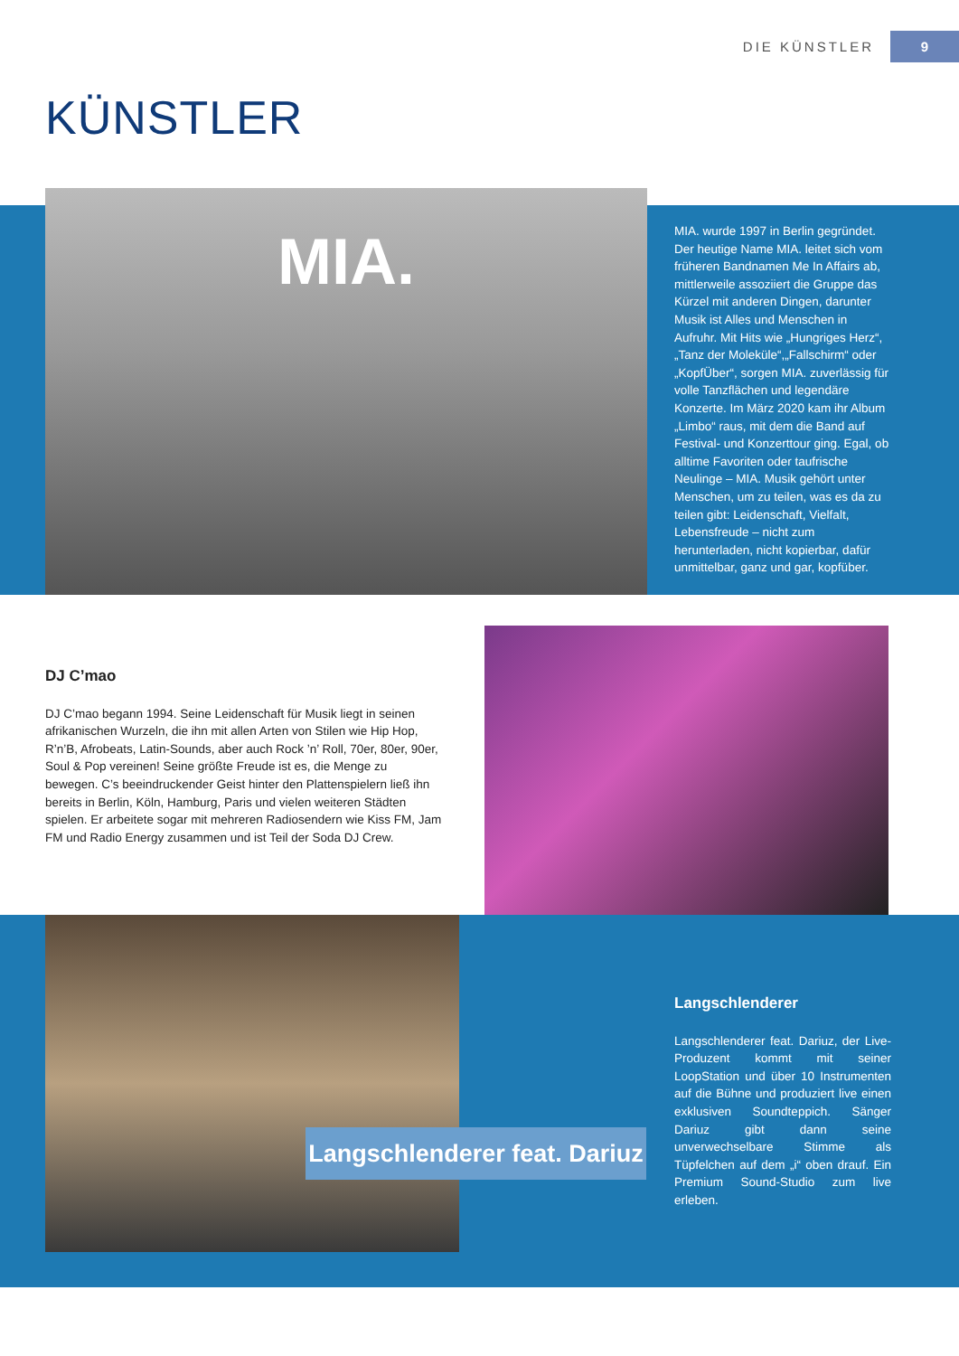DIE KÜNSTLER 9
KÜNSTLER
MIA.
MIA. wurde 1997 in Berlin gegründet. Der heutige Name MIA. leitet sich vom früheren Bandnamen Me In Affairs ab, mittlerweile assoziiert die Gruppe das Kürzel mit anderen Dingen, darunter Musik ist Alles und Menschen in Aufruhr. Mit Hits wie „Hungriges Herz“, „Tanz der Moleküle“,„Fallschirm“ oder „KopfÜber“, sorgen MIA. zuverlässig für volle Tanzflächen und legendäre Konzerte. Im März 2020 kam ihr Album „Limbo“ raus, mit dem die Band auf Festival- und Konzerttour ging. Egal, ob alltime Favoriten oder taufrische Neulinge – MIA. Musik gehört unter Menschen, um zu teilen, was es da zu teilen gibt: Leidenschaft, Vielfalt, Lebensfreude – nicht zum herunterladen, nicht kopierbar, dafür unmittelbar, ganz und gar, kopfüber.
DJ C’mao
DJ C’mao begann 1994. Seine Leidenschaft für Musik liegt in seinen afrikanischen Wurzeln, die ihn mit allen Arten von Stilen wie Hip Hop, R’n’B, Afrobeats, Latin-Sounds, aber auch Rock ’n’ Roll, 70er, 80er, 90er, Soul & Pop vereinen! Seine größte Freude ist es, die Menge zu bewegen. C’s beeindruckender Geist hinter den Plattenspielern ließ ihn bereits in Berlin, Köln, Hamburg, Paris und vielen weiteren Städten spielen. Er arbeitete sogar mit mehreren Radiosendern wie Kiss FM, Jam FM und Radio Energy zusammen und ist Teil der Soda DJ Crew.
Langschlenderer feat. Dariuz
Langschlenderer
Langschlenderer feat. Dariuz, der Live-Produzent kommt mit seiner LoopStation und über 10 Instrumenten auf die Bühne und produziert live einen exklusiven Soundteppich. Sänger Dariuz gibt dann seine unverwechselbare Stimme als Tüpfelchen auf dem „i“ oben drauf. Ein Premium Sound-Studio zum live erleben.